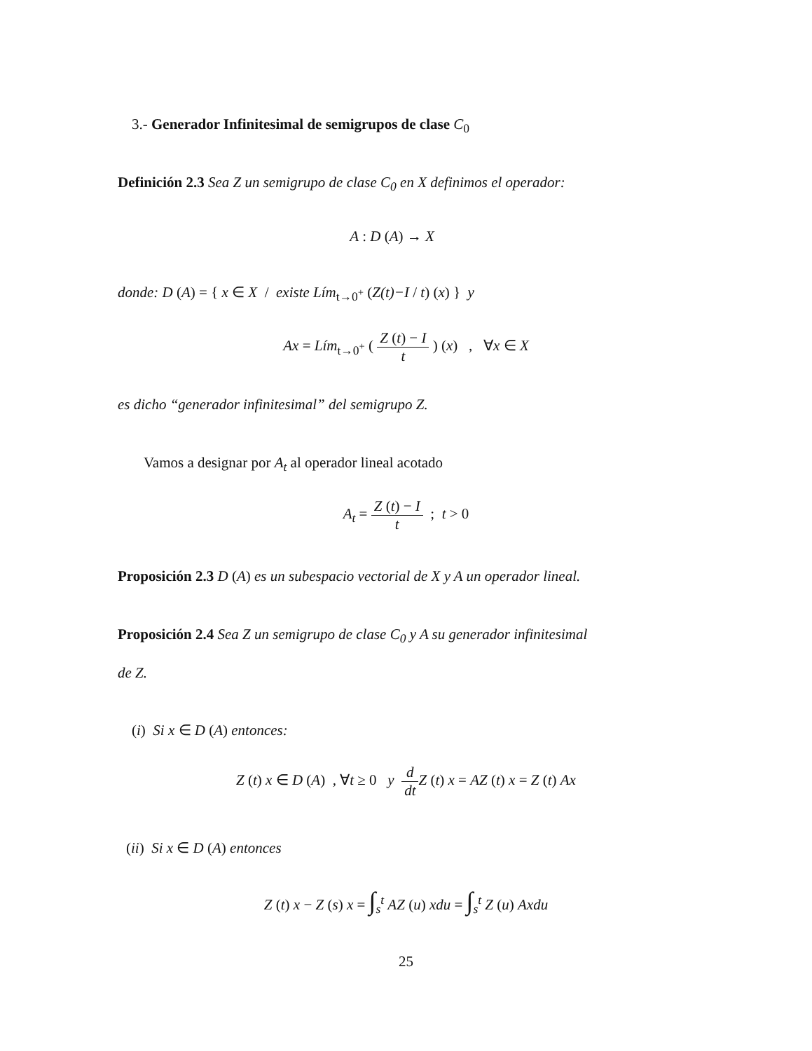3.- Generador Infinitesimal de semigrupos de clase C<sub>0</sub>
Definición 2.3 Sea Z un semigrupo de clase C<sub>0</sub> en X definimos el operador:
A : D (A) → X
donde: D (A) = { x ∈ X / existe Lím<sub>t→0<sup>+</sup></sub> (Z(t)−I / t) (x) } y
Ax = Lím<sub>t→0<sup>+</sup></sub> ( Z (t) − I t ) (x) , ∀x ∈ X
es dicho “generador infinitesimal” del semigrupo Z.
Vamos a designar por A<sub>t</sub> al operador lineal acotado
A<sub>t</sub> = Z (t) − I t ; t > 0
Proposición 2.3 D (A) es un subespacio vectorial de X y A un operador lineal.
Proposición 2.4 Sea Z un semigrupo de clase C<sub>0</sub> y A su generador infinitesimal
de Z.
(i) Si x ∈ D (A) entonces:
Z (t) x ∈ D (A) , ∀t ≥ 0 y d dt Z (t) x = AZ (t) x = Z (t) Ax
(ii) Si x ∈ D (A) entonces
Z (t) x − Z (s) x = ∫<sub>s</sub><sup>t</sup> AZ (u) xdu = ∫<sub>s</sub><sup>t</sup> Z (u) Axdu
25